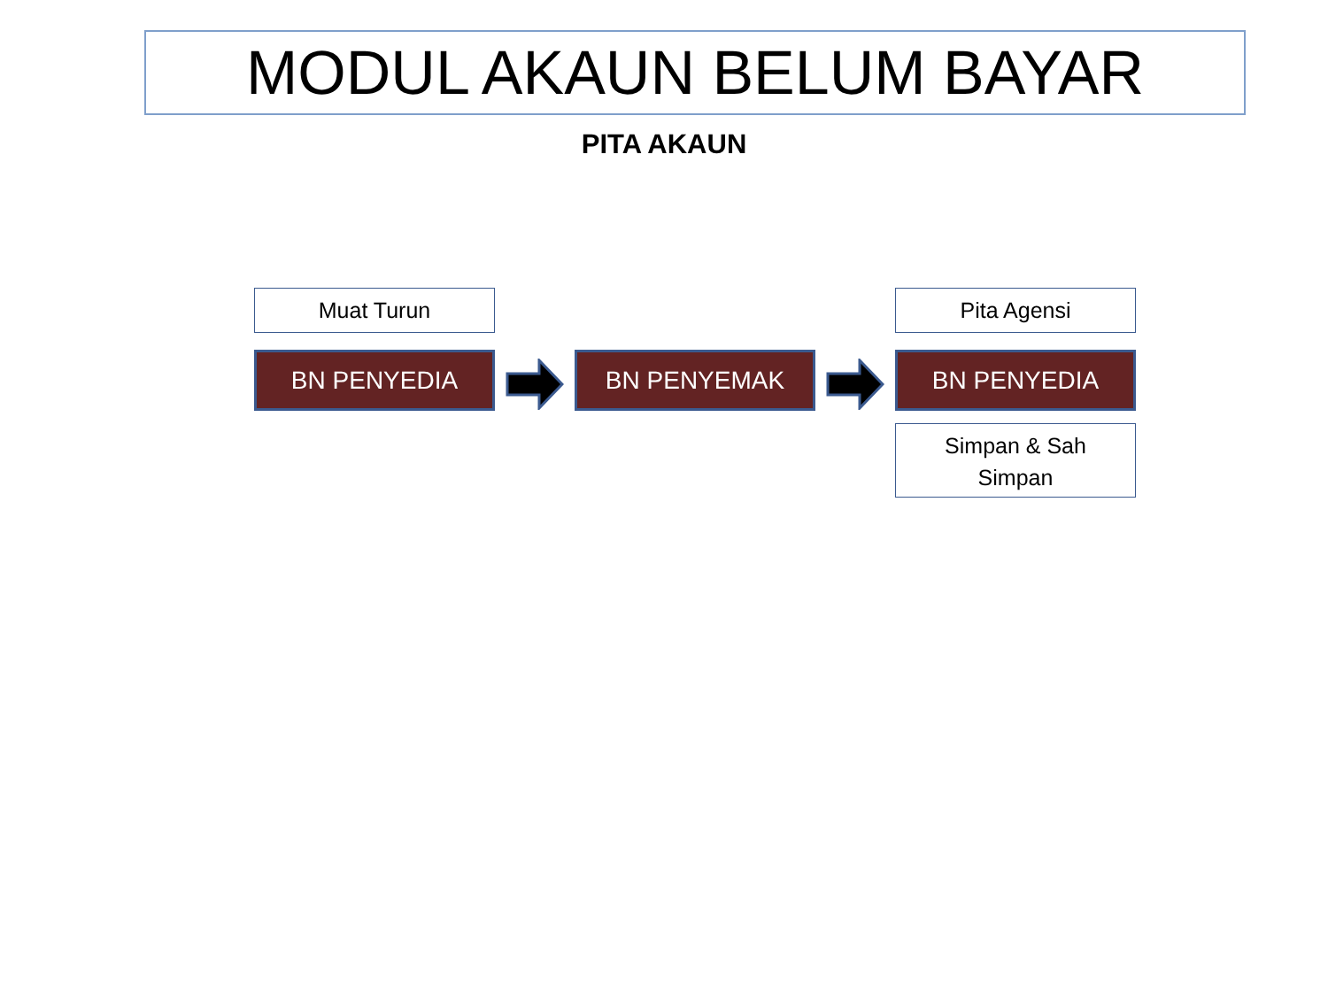MODUL AKAUN BELUM BAYAR
PITA AKAUN
Muat Turun
BN PENYEDIA
BN PENYEMAK
Pita Agensi
BN PENYEDIA
Simpan & Sah
Simpan